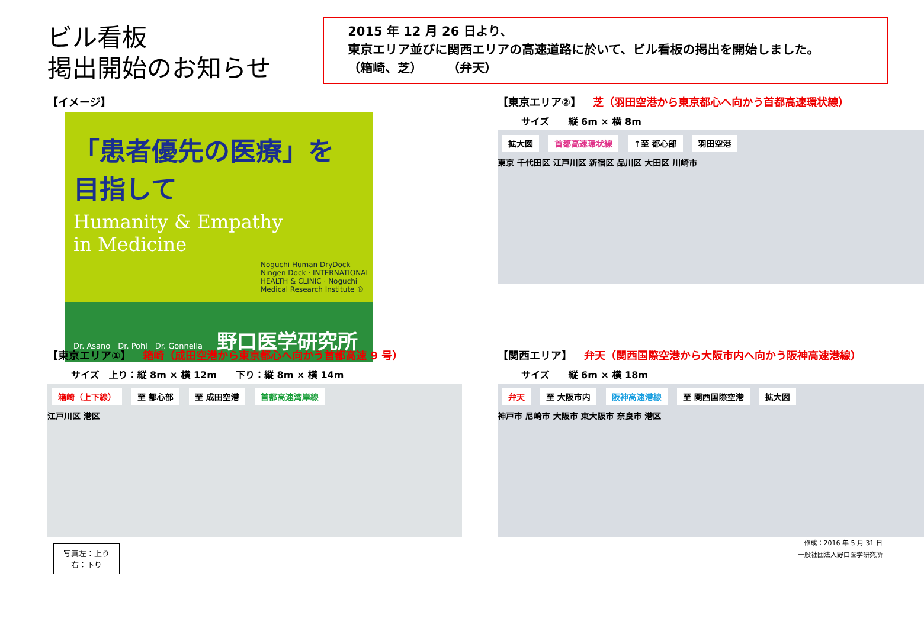ビル看板
掲出開始のお知らせ
2015 年 12 月 26 日より、
東京エリア並びに関西エリアの高速道路に於いて、ビル看板の掲出を開始しました。
（箱崎、芝）　　　（弁天）
【イメージ】
「患者優先の医療」を
目指して
Humanity & Empathy
in Medicine
Noguchi Human DryDock Ningen Dock · INTERNATIONAL HEALTH & CLINIC · Noguchi Medical Research Institute ®
Dr. Asano　Dr. Pohl　Dr. Gonnella 野口医学研究所
【東京エリア②】 芝（羽田空港から東京都心へ向かう首都高速環状線）
サイズ　　縦 6m × 横 8m
拡大図 首都高速環状線 ↑至 都心部 羽田空港
東京 千代田区 江戸川区 新宿区 品川区 大田区 川崎市
【東京エリア①】 箱崎（成田空港から東京都心へ向かう首都高速 9 号）
サイズ　上り：縦 8m × 横 12m　　下り：縦 8m × 横 14m
箱崎（上下線） 至 都心部 至 成田空港 首都高速湾岸線
江戸川区 港区
写真左：上り
　右：下り
【関西エリア】 弁天（関西国際空港から大阪市内へ向かう阪神高速港線）
サイズ　　縦 6m × 横 18m
弁天 至 大阪市内 阪神高速港線 至 関西国際空港 拡大図
神戸市 尼崎市 大阪市 東大阪市 奈良市 港区
作成：2016 年 5 月 31 日
一般社団法人野口医学研究所